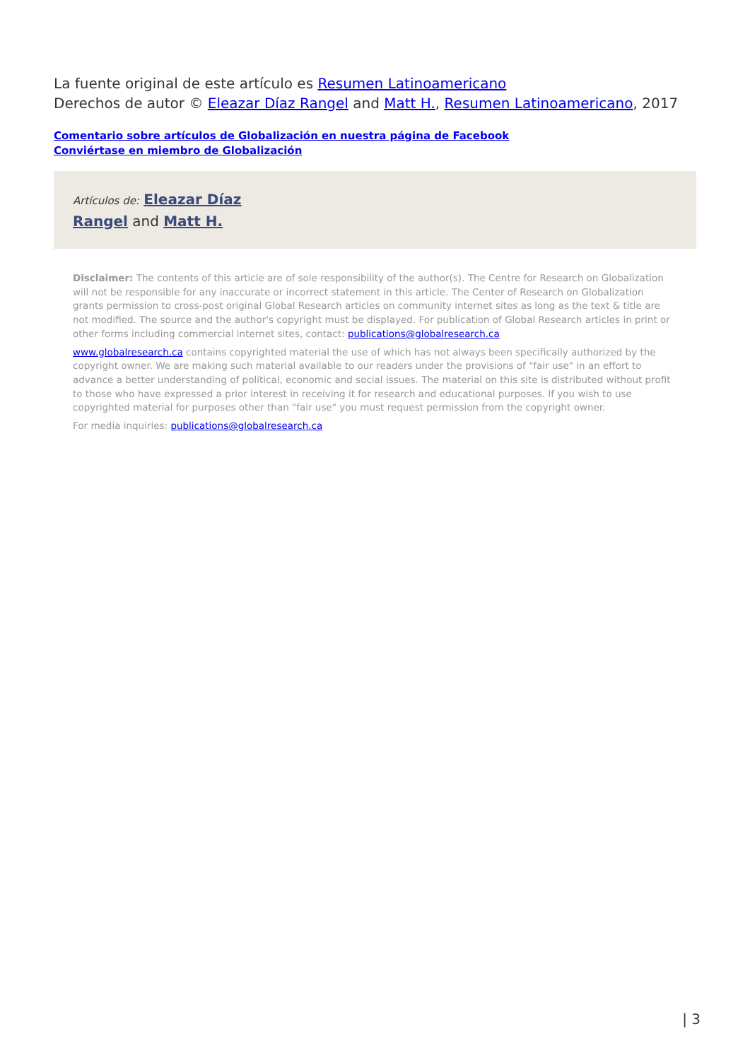La fuente original de este artículo es Resumen Latinoamericano
Derechos de autor © Eleazar Díaz Rangel and Matt H., Resumen Latinoamericano, 2017
Comentario sobre artículos de Globalización en nuestra página de Facebook
Conviértase en miembro de Globalización
Artículos de: Eleazar Díaz Rangel and Matt H.
Disclaimer: The contents of this article are of sole responsibility of the author(s). The Centre for Research on Globalization will not be responsible for any inaccurate or incorrect statement in this article. The Center of Research on Globalization grants permission to cross-post original Global Research articles on community internet sites as long as the text & title are not modified. The source and the author's copyright must be displayed. For publication of Global Research articles in print or other forms including commercial internet sites, contact: publications@globalresearch.ca
www.globalresearch.ca contains copyrighted material the use of which has not always been specifically authorized by the copyright owner. We are making such material available to our readers under the provisions of "fair use" in an effort to advance a better understanding of political, economic and social issues. The material on this site is distributed without profit to those who have expressed a prior interest in receiving it for research and educational purposes. If you wish to use copyrighted material for purposes other than "fair use" you must request permission from the copyright owner.
For media inquiries: publications@globalresearch.ca
| 3